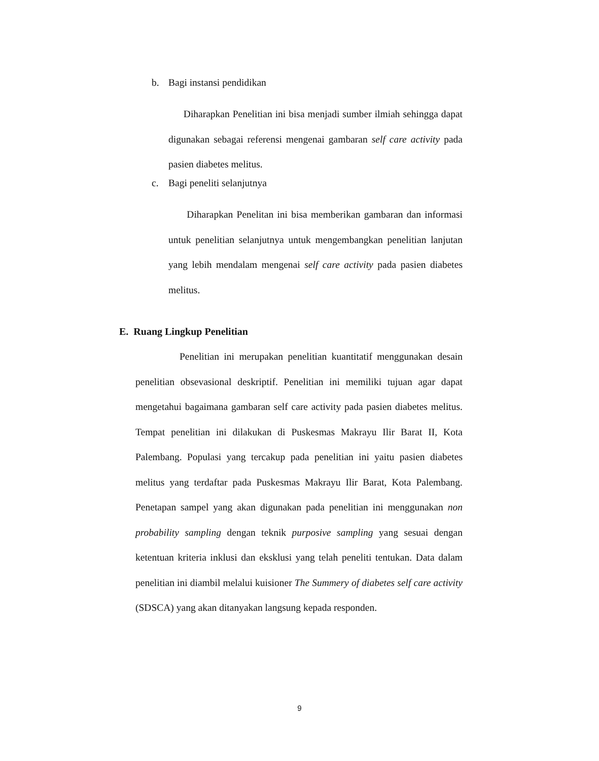b. Bagi instansi pendidikan
Diharapkan Penelitian ini bisa menjadi sumber ilmiah sehingga dapat digunakan sebagai referensi mengenai gambaran self care activity pada pasien diabetes melitus.
c. Bagi peneliti selanjutnya
Diharapkan Penelitan ini bisa memberikan gambaran dan informasi untuk penelitian selanjutnya untuk mengembangkan penelitian lanjutan yang lebih mendalam mengenai self care activity pada pasien diabetes melitus.
E. Ruang Lingkup Penelitian
Penelitian ini merupakan penelitian kuantitatif menggunakan desain penelitian obsevasional deskriptif. Penelitian ini memiliki tujuan agar dapat mengetahui bagaimana gambaran self care activity pada pasien diabetes melitus. Tempat penelitian ini dilakukan di Puskesmas Makrayu Ilir Barat II, Kota Palembang. Populasi yang tercakup pada penelitian ini yaitu pasien diabetes melitus yang terdaftar pada Puskesmas Makrayu Ilir Barat, Kota Palembang. Penetapan sampel yang akan digunakan pada penelitian ini menggunakan non probability sampling dengan teknik purposive sampling yang sesuai dengan ketentuan kriteria inklusi dan eksklusi yang telah peneliti tentukan. Data dalam penelitian ini diambil melalui kuisioner The Summery of diabetes self care activity (SDSCA) yang akan ditanyakan langsung kepada responden.
9